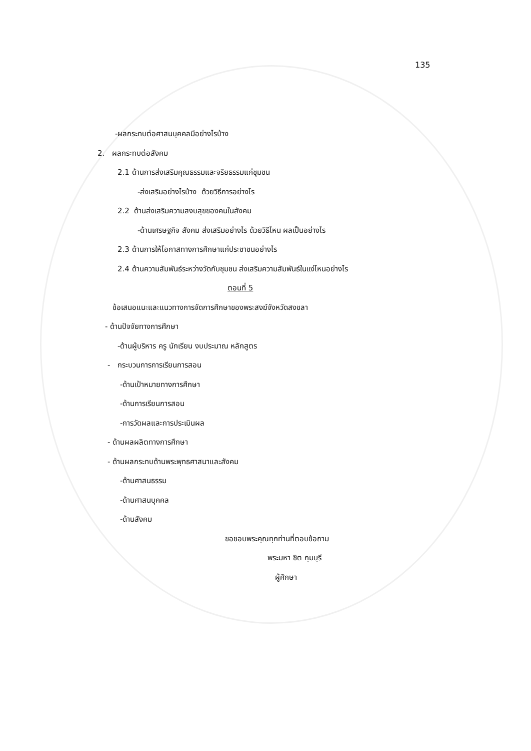135
-ผลกระทบต่อศาสนบุคคลมีอย่างไรบ้าง
2. ผลกระทบต่อสังคม
2.1 ด้านการส่งเสริมคุณธรรมและจริยธรรมแก่ชุมชน
-ส่งเสริมอย่างไรบ้าง ด้วยวิธีการอย่างไร
2.2 ด้านส่งเสริมความสงบสุขของคนในสังคม
-ด้านเศรษฐกิจ สังคม ส่งเสริมอย่างไร ด้วยวิธีไหน ผลเป็นอย่างไร
2.3 ด้านการให้โอกาสทางการศึกษาแก่ประชาชนอย่างไร
2.4 ด้านความสัมพันธ์ระหว่างวัดกับชุมชน ส่งเสริมความสัมพันธ์ในแง่ไหนอย่างไร
ตอนที่ 5
ข้อเสนอแนะและแนวทางการจัดการศึกษาของพระสงฆ์จังหวัดสงขลา
- ด้านปัจจัยทางการศึกษา
-ด้านผู้บริหาร ครู นักเรียน งบประมาณ หลักสูตร
- กระบวนการการเรียนการสอน
-ด้านเป้าหมายทางการศึกษา
-ด้านการเรียนการสอน
-การวัดผลและการประเมินผล
- ด้านผลผลิตทางการศึกษา
- ด้านผลกระทบด้านพระพุทธศาสนาและสังคม
-ด้านศาสนธรรม
-ด้านศาสนบุคคล
-ด้านสังคม
ขอขอบพระคุณทุกท่านที่ตอบข้อถาม
พระมหา ชิต กุมบุรี
ผู้ศึกษา